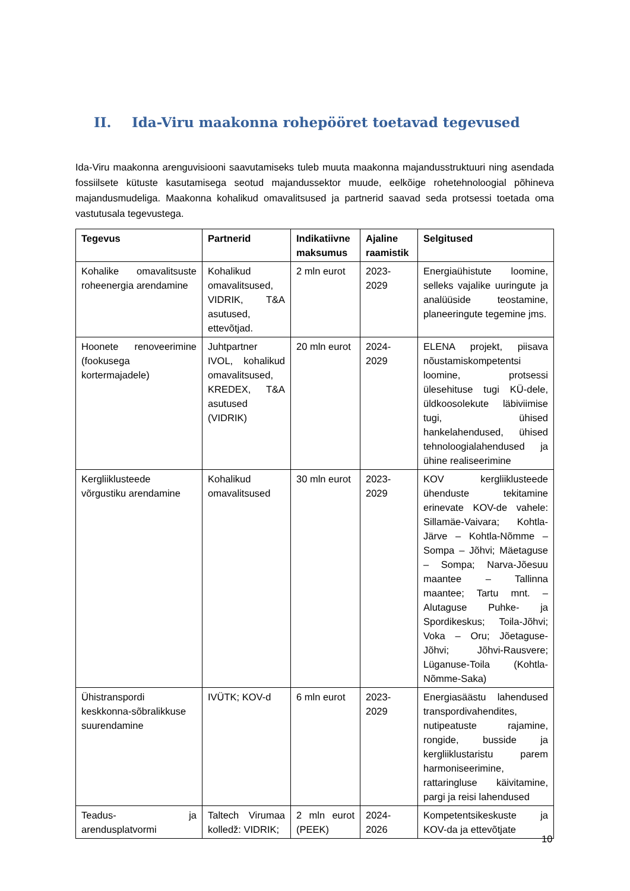II. Ida-Viru maakonna rohepööret toetavad tegevused
Ida-Viru maakonna arenguvisiooni saavutamiseks tuleb muuta maakonna majandusstruktuuri ning asendada fossiilsete kütuste kasutamisega seotud majandussektor muude, eelkõige rohetehnoloogial põhineva majandusmudeliga. Maakonna kohalikud omavalitsused ja partnerid saavad seda protsessi toetada oma vastutusala tegevustega.
| Tegevus | Partnerid | Indikatiivne maksumus | Ajaline raamistik | Selgitused |
| --- | --- | --- | --- | --- |
| Kohalike omavalitsuste roheenergia arendamine | Kohalikud omavalitsused, VIDRIK, T&A asutused, ettevõtjad. | 2 mln eurot | 2023-2029 | Energiaühistute loomine, selleks vajalike uuringute ja analüüside teostamine, planeeringute tegemine jms. |
| Hoonete renoveerimine (fookusega kortermajadele) | Juhtpartner IVOL, kohalikud omavalitsused, KREDEX, T&A asutused (VIDRIK) | 20 mln eurot | 2024-2029 | ELENA projekt, piisava nõustamiskompetentsi loomine, protsessi ülesehituse tugi KÜ-dele, üldkoosolekute läbiviimise tugi, ühised hankelahendused, ühised tehnoloogialahendused ja ühine realiseerimine |
| Kergliiklusteede võrgustiku arendamine | Kohalikud omavalitsused | 30 mln eurot | 2023-2029 | KOV kergliiklusteede ühenduste tekitamine erinevate KOV-de vahele: Sillamäe-Vaivara; Kohtla-Järve – Kohtla-Nõmme – Sompa – Jõhvi; Mäetaguse – Sompa; Narva-Jõesuu maantee – Tallinna maantee; Tartu mnt. – Alutaguse Puhke- ja Spordikeskus; Toila-Jõhvi; Voka – Oru; Jõetaguse-Jõhvi; Jõhvi-Rausvere; Lüganuse-Toila (Kohtla-Nõmme-Saka) |
| Ühistranspordi keskkonna-sõbralikkuse suurendamine | IVÜTK; KOV-d | 6 mln eurot | 2023-2029 | Energiasäästu lahendused transpordivahendites, nutipeatuste rajamine, rongide, busside ja kergliiklustaristu parem harmoniseerimine, rattaringluse käivitamine, pargi ja reisi lahendused |
| Teadus- ja arendusplatvormi | Taltech Virumaa kolledž: VIDRIK; | 2 mln eurot (PEEK) | 2024-2026 | Kompetentsikeskuste ja KOV-da ja ettevõtjate |
10